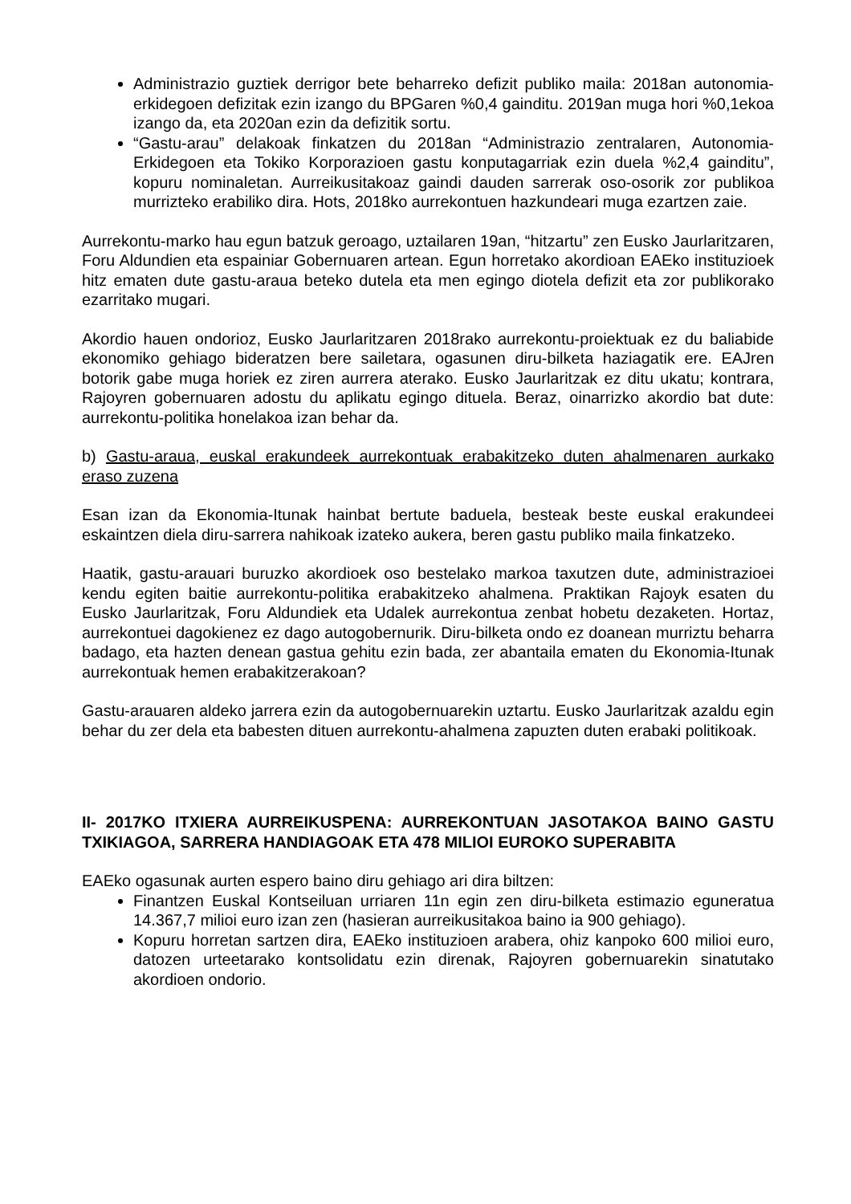Administrazio guztiek derrigor bete beharreko defizit publiko maila: 2018an autonomia-erkidegoen defizitak ezin izango du BPGaren %0,4 gainditu. 2019an muga hori %0,1ekoa izango da, eta 2020an ezin da defizitik sortu.
“Gastu-arau” delakoak finkatzen du 2018an “Administrazio zentralaren, Autonomia-Erkidegoen eta Tokiko Korporazioen gastu konputagarriak ezin duela %2,4 gainditu”, kopuru nominaletan. Aurreikusitakoaz gaindi dauden sarrerak oso-osorik zor publikoa murrizteko erabiliko dira. Hots, 2018ko aurrekontuen hazkundeari muga ezartzen zaie.
Aurrekontu-marko hau egun batzuk geroago, uztailaren 19an, “hitzartu” zen Eusko Jaurlaritzaren, Foru Aldundien eta espainiar Gobernuaren artean. Egun horretako akordioan EAEko instituzioek hitz ematen dute gastu-araua beteko dutela eta men egingo diotela defizit eta zor publikorako ezarritako mugari.
Akordio hauen ondorioz, Eusko Jaurlaritzaren 2018rako aurrekontu-proiektuak ez du baliabide ekonomiko gehiago bideratzen bere sailetara, ogasunen diru-bilketa haziagatik ere. EAJren botorik gabe muga horiek ez ziren aurrera aterako. Eusko Jaurlaritzak ez ditu ukatu; kontrara, Rajoyren gobernuaren adostu du aplikatu egingo dituela. Beraz, oinarrizko akordio bat dute: aurrekontu-politika honelakoa izan behar da.
b) Gastu-araua, euskal erakundeek aurrekontuak erabakitzeko duten ahalmenaren aurkako eraso zuzena
Esan izan da Ekonomia-Itunak hainbat bertute baduela, besteak beste euskal erakundeei eskaintzen diela diru-sarrera nahikoak izateko aukera, beren gastu publiko maila finkatzeko.
Haatik, gastu-arauari buruzko akordioek oso bestelako markoa taxutzen dute, administrazioei kendu egiten baitie aurrekontu-politika erabakitzeko ahalmena. Praktikan Rajoyk esaten du Eusko Jaurlaritzak, Foru Aldundiek eta Udalek aurrekontua zenbat hobetu dezaketen. Hortaz, aurrekontuei dagokienez ez dago autogobernurik. Diru-bilketa ondo ez doanean murriztu beharra badago, eta hazten denean gastua gehitu ezin bada, zer abantaila ematen du Ekonomia-Itunak aurrekontuak hemen erabakitzerakoan?
Gastu-arauaren aldeko jarrera ezin da autogobernuarekin uztartu. Eusko Jaurlaritzak azaldu egin behar du zer dela eta babesten dituen aurrekontu-ahalmena zapuzten duten erabaki politikoak.
II- 2017KO ITXIERA AURREIKUSPENA: AURREKONTUAN JASOTAKOA BAINO GASTU TXIKIAGOA, SARRERA HANDIAGOAK ETA 478 MILIOI EUROKO SUPERABITA
EAEko ogasunak aurten espero baino diru gehiago ari dira biltzen:
Finantzen Euskal Kontseiluan urriaren 11n egin zen diru-bilketa estimazio eguneratua 14.367,7 milioi euro izan zen (hasieran aurreikusitakoa baino ia 900 gehiago).
Kopuru horretan sartzen dira, EAEko instituzioen arabera, ohiz kanpoko 600 milioi euro, datozen urteetarako kontsolidatu ezin direnak, Rajoyren gobernuarekin sinatutako akordioen ondorio.